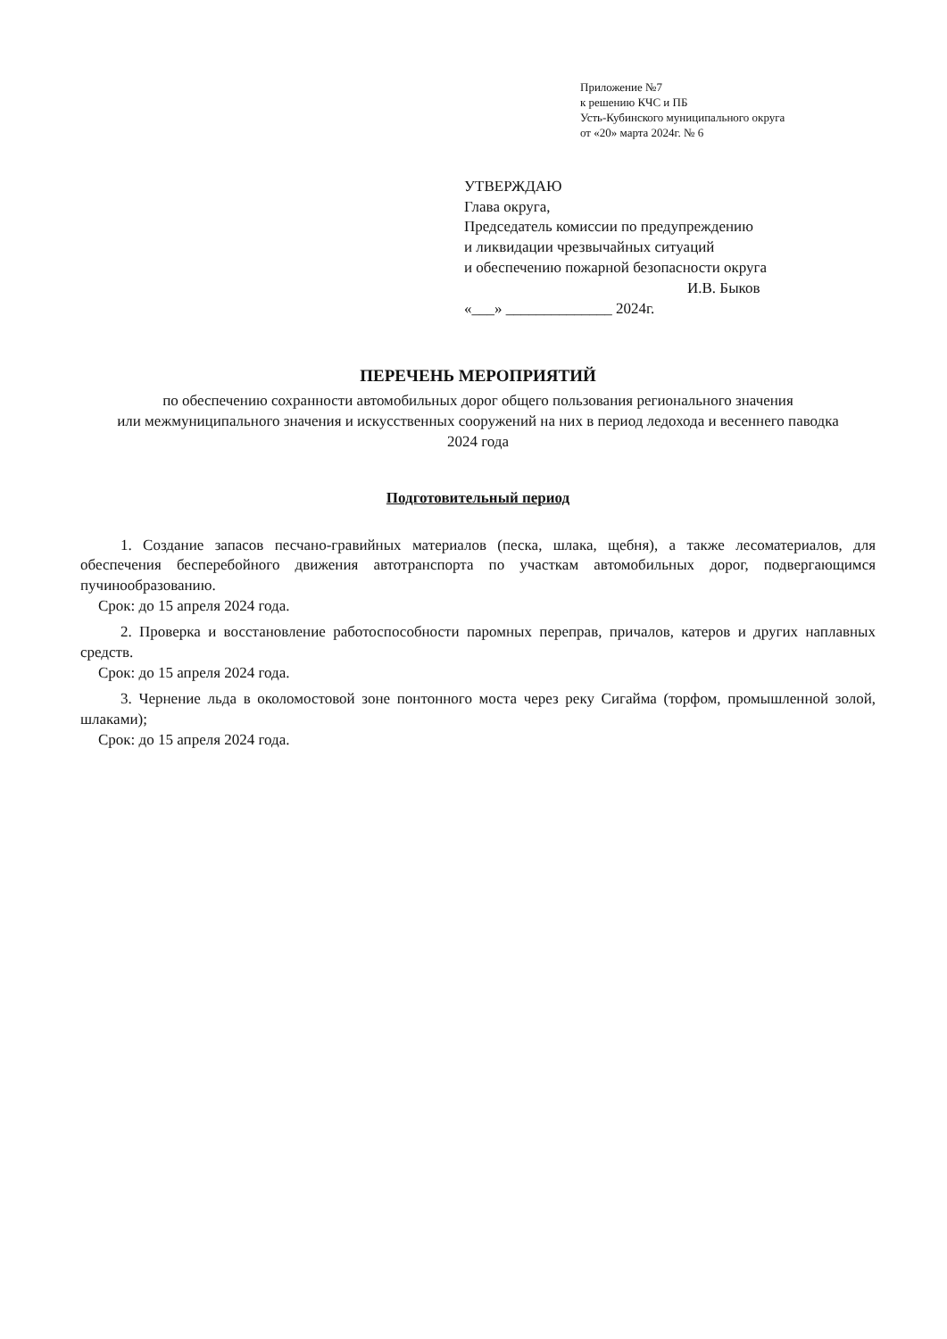Приложение №7
к решению КЧС и ПБ
Усть-Кубинского муниципального округа
от «20» марта 2024г. № 6
УТВЕРЖДАЮ
Глава округа,
Председатель комиссии по предупреждению
и ликвидации чрезвычайных ситуаций
и обеспечению пожарной безопасности округа
И.В. Быков
«___» ______________ 2024г.
ПЕРЕЧЕНЬ МЕРОПРИЯТИЙ
по обеспечению сохранности автомобильных дорог общего пользования регионального значения
или межмуниципального значения и искусственных сооружений на них в период ледохода и весеннего паводка
2024 года
Подготовительный период
1. Создание запасов песчано-гравийных материалов (песка, шлака, щебня), а также лесоматериалов, для обеспечения бесперебойного движения автотранспорта по участкам автомобильных дорог, подвергающимся пучинообразованию.
Срок: до 15 апреля 2024 года.
2. Проверка и восстановление работоспособности паромных переправ, причалов, катеров и других наплавных средств.
Срок: до 15 апреля 2024 года.
3. Чернение льда в околомостовой зоне понтонного моста через реку Сигайма (торфом, промышленной золой, шлаками);
Срок: до 15 апреля 2024 года.